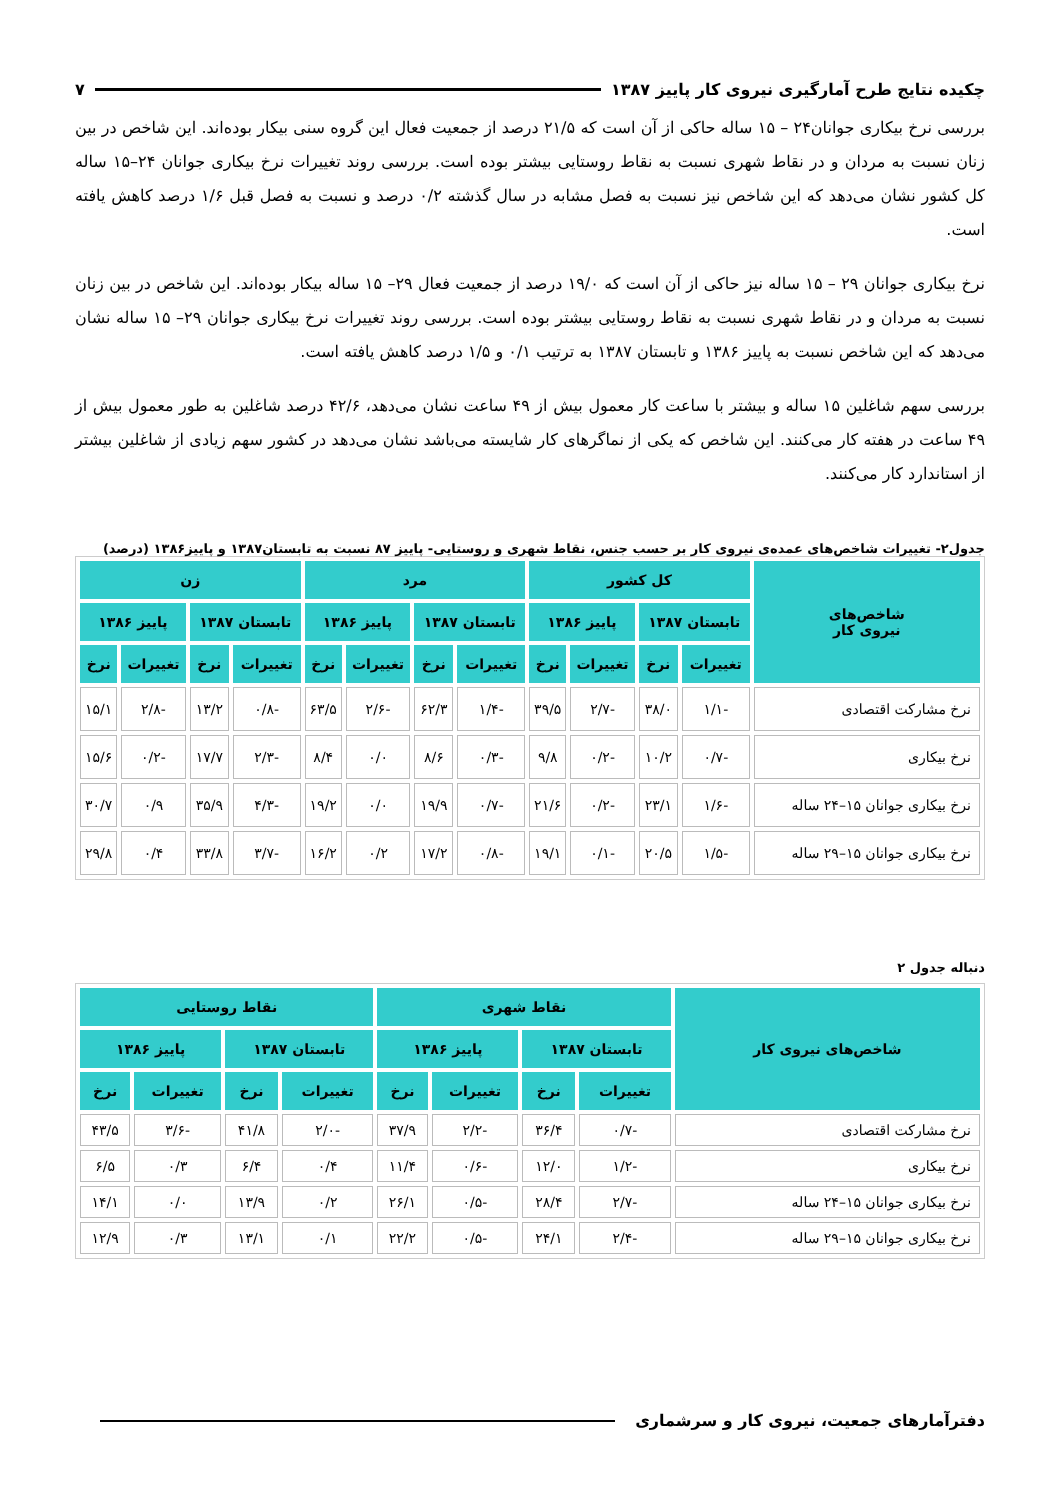چکیده نتایج طرح آمارگیری نیروی کار پاییز ۱۳۸۷ ۷
بررسی نرخ بیکاری جوانان۲۴ – ۱۵ ساله حاکی از آن است که ۲۱/۵ درصد از جمعیت فعال این گروه سنی بیکار بوده‌اند. این شاخص در بین زنان نسبت به مردان و در نقاط شهری نسبت به نقاط روستایی بیشتر بوده است. بررسی روند تغییرات نرخ بیکاری جوانان ۲۴–۱۵ ساله کل کشور نشان می‌دهد که این شاخص نیز نسبت به فصل مشابه در سال گذشته ۰/۲ درصد و نسبت به فصل قبل ۱/۶ درصد کاهش یافته است.
نرخ بیکاری جوانان ۲۹ – ۱۵ ساله نیز حاکی از آن است که ۱۹/۰ درصد از جمعیت فعال ۲۹– ۱۵ ساله بیکار بوده‌اند. این شاخص در بین زنان نسبت به مردان و در نقاط شهری نسبت به نقاط روستایی بیشتر بوده است. بررسی روند تغییرات نرخ بیکاری جوانان ۲۹– ۱۵ ساله نشان می‌دهد که این شاخص نسبت به پاییز ۱۳۸۶ و تابستان ۱۳۸۷ به ترتیب ۰/۱ و ۱/۵ درصد کاهش یافته است.
بررسی سهم شاغلین ۱۵ ساله و بیشتر با ساعت کار معمول بیش از ۴۹ ساعت نشان می‌دهد، ۴۲/۶ درصد شاغلین به طور معمول بیش از ۴۹ ساعت در هفته کار می‌کنند. این شاخص که یکی از نماگرهای کار شایسته می‌باشد نشان می‌دهد در کشور سهم زیادی از شاغلین بیشتر از استاندارد کار می‌کنند.
جدول۲- تغییرات شاخص‌های عمده‌ی نیروی کار بر حسب جنس، نقاط شهری و روستایی- پاییز ۸۷ نسبت به تابستان۱۳۸۷ و پاییز۱۳۸۶ (درصد)
| شاخص‌های نیروی کار | کل کشور | | | | مرد | | | | زن | | | |
| --- | --- | --- | --- | --- | --- | --- | --- | --- | --- | --- | --- | --- |
| | تابستان ۱۳۸۷ | | پاییز ۱۳۸۶ | | تابستان ۱۳۸۷ | | پاییز ۱۳۸۶ | | تابستان ۱۳۸۷ | | پاییز ۱۳۸۶ | |
| | تغییرات | نرخ | تغییرات | نرخ | تغییرات | نرخ | تغییرات | نرخ | تغییرات | نرخ | تغییرات | نرخ |
| نرخ مشارکت اقتصادی | -۱/۱ | ۳۸/۰ | -۲/۷ | ۳۹/۵ | -۱/۴ | ۶۲/۳ | -۲/۶ | ۶۳/۵ | -۰/۸ | ۱۳/۲ | -۲/۸ | ۱۵/۱ |
| نرخ بیکاری | -۰/۷ | ۱۰/۲ | -۰/۲ | ۹/۸ | -۰/۳ | ۸/۶ | ۰/۰ | ۸/۴ | -۲/۳ | ۱۷/۷ | -۰/۲ | ۱۵/۶ |
| نرخ بیکاری جوانان ۱۵–۲۴ ساله | -۱/۶ | ۲۳/۱ | -۰/۲ | ۲۱/۶ | -۰/۷ | ۱۹/۹ | ۰/۰ | ۱۹/۲ | -۴/۳ | ۳۵/۹ | ۰/۹ | ۳۰/۷ |
| نرخ بیکاری جوانان ۱۵–۲۹ ساله | -۱/۵ | ۲۰/۵ | -۰/۱ | ۱۹/۱ | -۰/۸ | ۱۷/۲ | ۰/۲ | ۱۶/۲ | -۳/۷ | ۳۳/۸ | ۰/۴ | ۲۹/۸ |
دنباله جدول ۲
| شاخص‌های نیروی کار | نقاط شهری | | | | نقاط روستایی | | | |
| --- | --- | --- | --- | --- | --- | --- | --- | --- |
| | تابستان ۱۳۸۷ | | پاییز ۱۳۸۶ | | تابستان ۱۳۸۷ | | پاییز ۱۳۸۶ | |
| | تغییرات | نرخ | تغییرات | نرخ | تغییرات | نرخ | تغییرات | نرخ |
| نرخ مشارکت اقتصادی | -۰/۷ | ۳۶/۴ | -۲/۲ | ۳۷/۹ | -۲/۰ | ۴۱/۸ | -۳/۶ | ۴۳/۵ |
| نرخ بیکاری | -۱/۲ | ۱۲/۰ | -۰/۶ | ۱۱/۴ | ۰/۴ | ۶/۴ | ۰/۳ | ۶/۵ |
| نرخ بیکاری جوانان ۱۵–۲۴ ساله | -۲/۷ | ۲۸/۴ | -۰/۵ | ۲۶/۱ | ۰/۲ | ۱۳/۹ | ۰/۰ | ۱۴/۱ |
| نرخ بیکاری جوانان ۱۵–۲۹ ساله | -۲/۴ | ۲۴/۱ | -۰/۵ | ۲۲/۲ | ۰/۱ | ۱۳/۱ | ۰/۳ | ۱۲/۹ |
دفترآمارهای جمعیت، نیروی کار و سرشماری